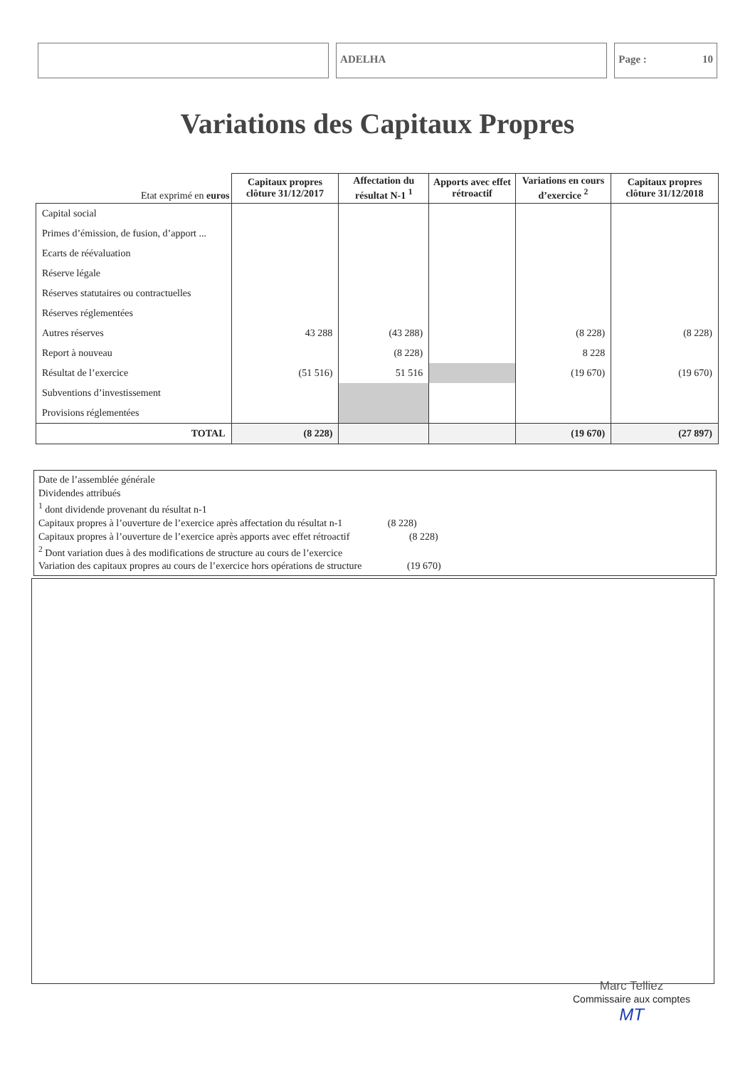ADELHA Page : 10
Variations des Capitaux Propres
| Etat exprimé en euros | Capitaux propres clôture 31/12/2017 | Affectation du résultat N-1 <sup>1</sup> | Apports avec effet rétroactif | Variations en cours d’exercice <sup>2</sup> | Capitaux propres clôture 31/12/2018 |
| --- | --- | --- | --- | --- | --- |
| Capital social | | | | | |
| Primes d’émission, de fusion, d’apport ... | | | | | |
| Ecarts de réévaluation | | | | | |
| Réserve légale | | | | | |
| Réserves statutaires ou contractuelles | | | | | |
| Réserves réglementées | | | | | |
| Autres réserves | 43 288 | (43 288) | | (8 228) | (8 228) |
| Report à nouveau | | (8 228) | | 8 228 | |
| Résultat de l’exercice | (51 516) | 51 516 | | (19 670) | (19 670) |
| Subventions d’investissement | | | | | |
| Provisions réglementées | | | | | |
| TOTAL | (8 228) | | | (19 670) | (27 897) |
Date de l’assemblée générale
Dividendes attribués
<sup>1</sup> dont dividende provenant du résultat n-1
Capitaux propres à l’ouverture de l’exercice après affectation du résultat n-1 (8 228)
Capitaux propres à l’ouverture de l’exercice après apports avec effet rétroactif (8 228)
<sup>2</sup> Dont variation dues à des modifications de structure au cours de l’exercice
Variation des capitaux propres au cours de l’exercice hors opérations de structure (19 670)
Marc Telliez
Commissaire aux comptes
MT